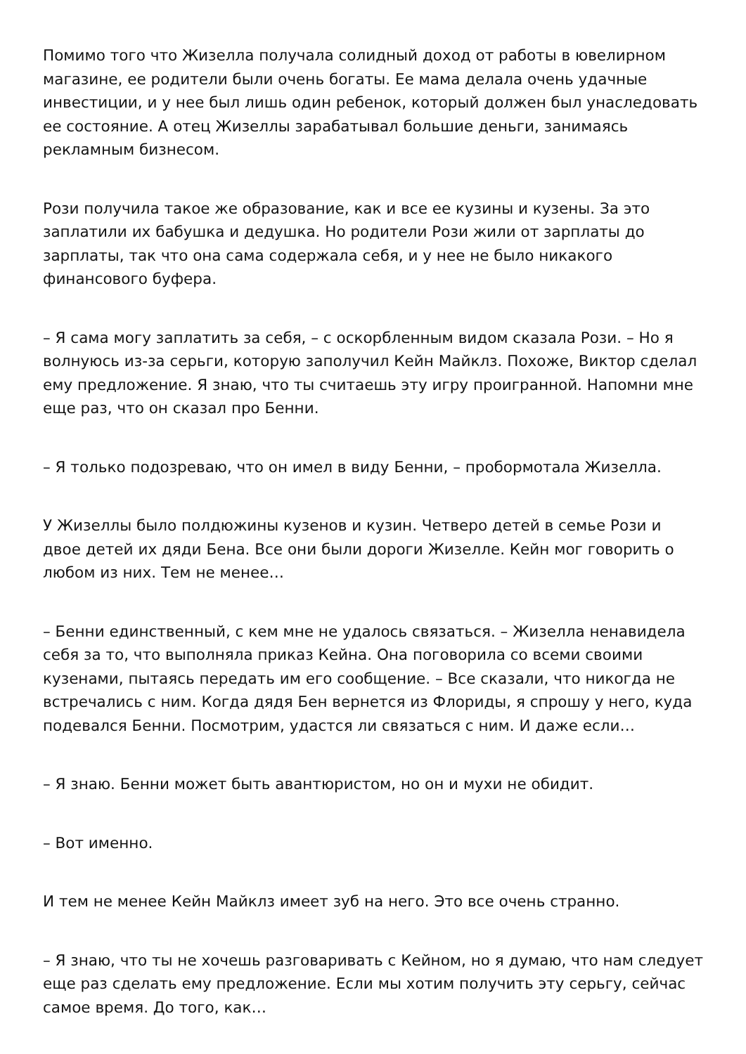Помимо того что Жизелла получала солидный доход от работы в ювелирном магазине, ее родители были очень богаты. Ее мама делала очень удачные инвестиции, и у нее был лишь один ребенок, который должен был унаследовать ее состояние. А отец Жизеллы зарабатывал большие деньги, занимаясь рекламным бизнесом.
Рози получила такое же образование, как и все ее кузины и кузены. За это заплатили их бабушка и дедушка. Но родители Рози жили от зарплаты до зарплаты, так что она сама содержала себя, и у нее не было никакого финансового буфера.
– Я сама могу заплатить за себя, – с оскорбленным видом сказала Рози. – Но я волнуюсь из-за серьги, которую заполучил Кейн Майклз. Похоже, Виктор сделал ему предложение. Я знаю, что ты считаешь эту игру проигранной. Напомни мне еще раз, что он сказал про Бенни.
– Я только подозреваю, что он имел в виду Бенни, – пробормотала Жизелла.
У Жизеллы было полдюжины кузенов и кузин. Четверо детей в семье Рози и двое детей их дяди Бена. Все они были дороги Жизелле. Кейн мог говорить о любом из них. Тем не менее…
– Бенни единственный, с кем мне не удалось связаться. – Жизелла ненавидела себя за то, что выполняла приказ Кейна. Она поговорила со всеми своими кузенами, пытаясь передать им его сообщение. – Все сказали, что никогда не встречались с ним. Когда дядя Бен вернется из Флориды, я спрошу у него, куда подевался Бенни. Посмотрим, удастся ли связаться с ним. И даже если…
– Я знаю. Бенни может быть авантюристом, но он и мухи не обидит.
– Вот именно.
И тем не менее Кейн Майклз имеет зуб на него. Это все очень странно.
– Я знаю, что ты не хочешь разговаривать с Кейном, но я думаю, что нам следует еще раз сделать ему предложение. Если мы хотим получить эту серьгу, сейчас самое время. До того, как…